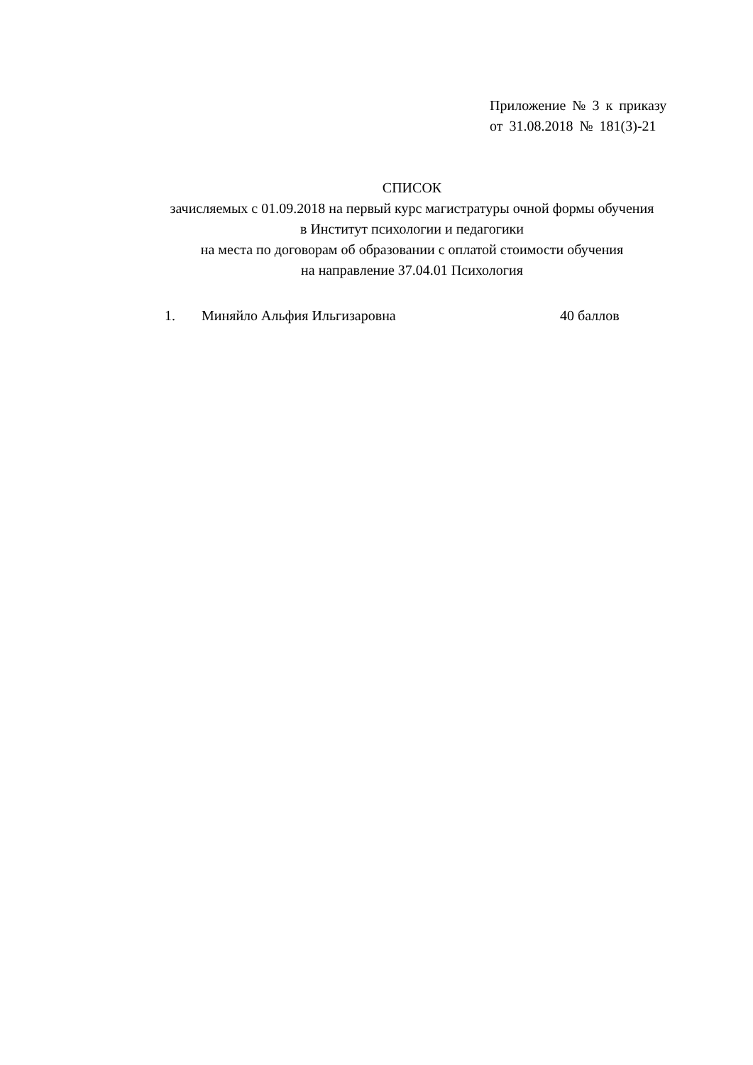Приложение № 3 к приказу
от 31.08.2018 № 181(3)-21
СПИСОК
зачисляемых с 01.09.2018 на первый курс магистратуры очной формы обучения
в Институт психологии и педагогики
на места по договорам об образовании с оплатой стоимости обучения
на направление 37.04.01 Психология
1. Миняйло Альфия Ильгизаровна 40 баллов